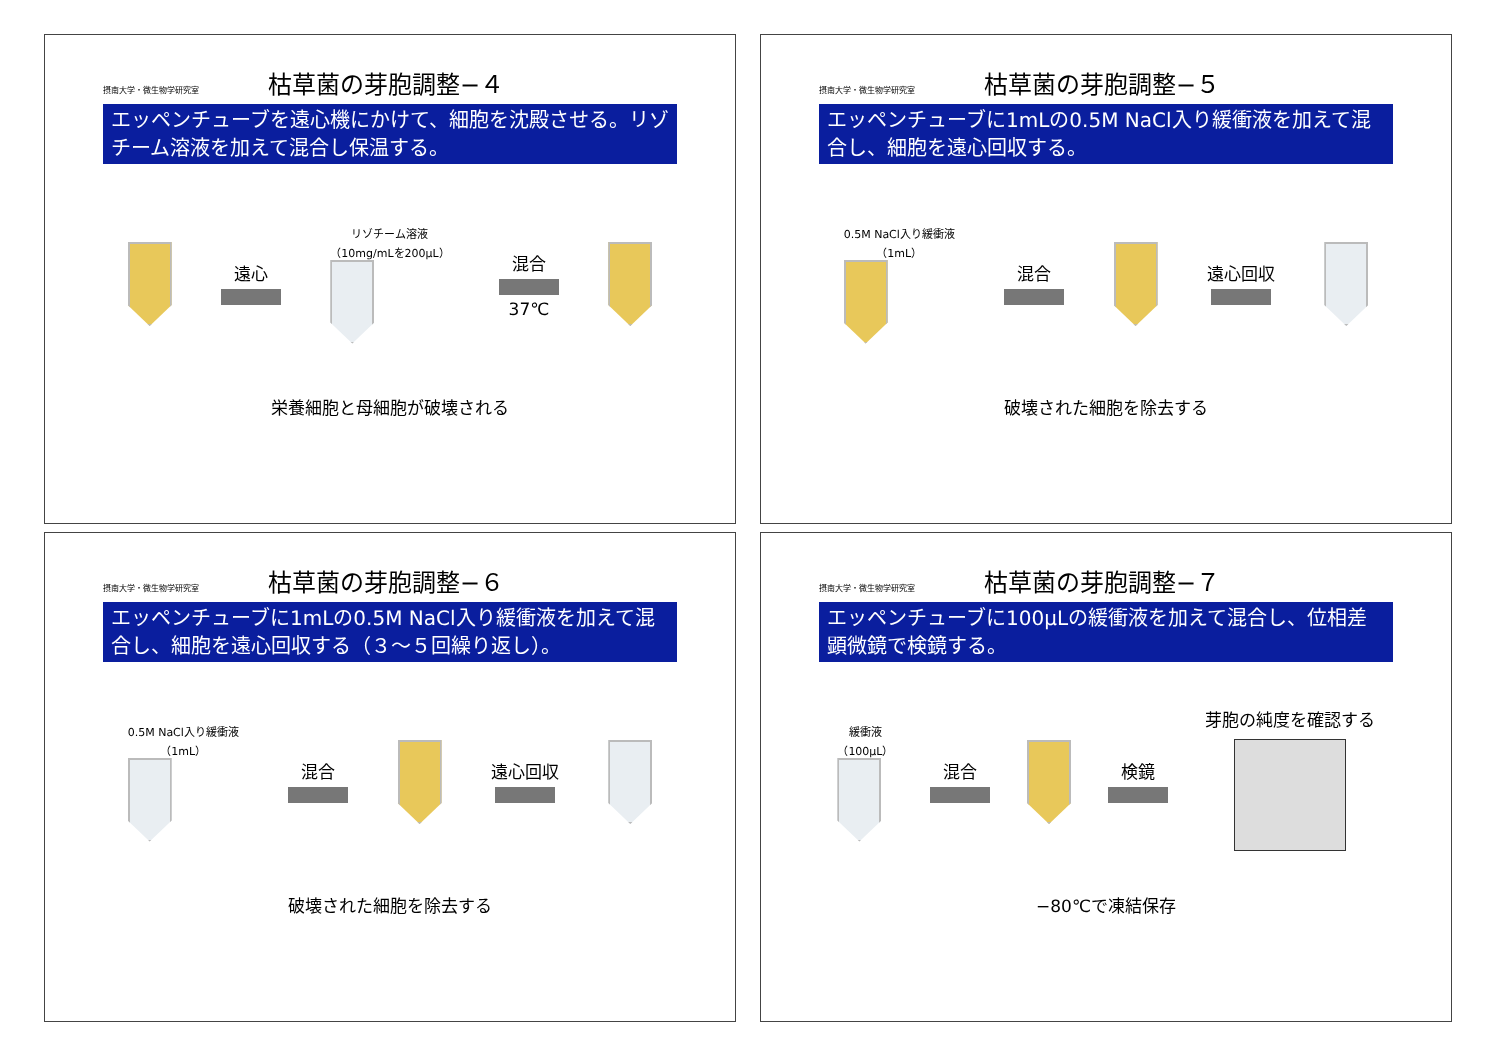摂南大学・微生物学研究室 枯草菌の芽胞調整−４
エッペンチューブを遠心機にかけて、細胞を沈殿させる。リゾチーム溶液を加えて混合し保温する。
遠心
リゾチーム溶液
（10mg/mLを200μL）
混合 37℃
栄養細胞と母細胞が破壊される
摂南大学・微生物学研究室 枯草菌の芽胞調整−５
エッペンチューブに1mLの0.5M NaCl入り緩衝液を加えて混合し、細胞を遠心回収する。
0.5M NaCl入り緩衝液
（1mL）
混合 遠心回収
破壊された細胞を除去する
摂南大学・微生物学研究室 枯草菌の芽胞調整−６
エッペンチューブに1mLの0.5M NaCl入り緩衝液を加えて混合し、細胞を遠心回収する（３～５回繰り返し）。
0.5M NaCl入り緩衝液
（1mL）
混合 遠心回収
破壊された細胞を除去する
摂南大学・微生物学研究室 枯草菌の芽胞調整−７
エッペンチューブに100μLの緩衝液を加えて混合し、位相差顕微鏡で検鏡する。
緩衝液
（100μL）
混合 検鏡 芽胞の純度を確認する
−80℃で凍結保存